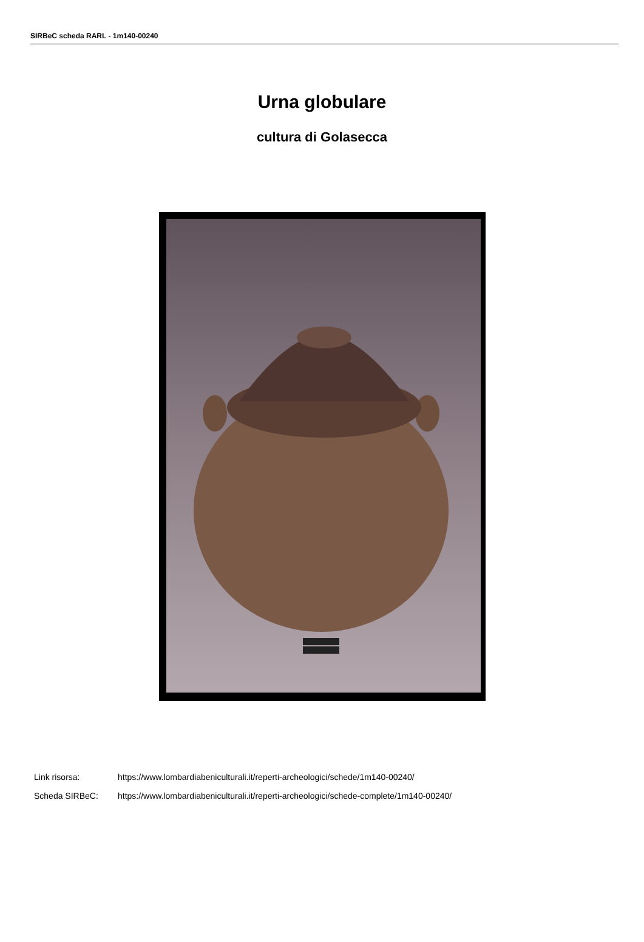SIRBeC scheda RARL - 1m140-00240
Urna globulare
cultura di Golasecca
Link risorsa: https://www.lombardiabeniculturali.it/reperti-archeologici/schede/1m140-00240/
Scheda SIRBeC: https://www.lombardiabeniculturali.it/reperti-archeologici/schede-complete/1m140-00240/